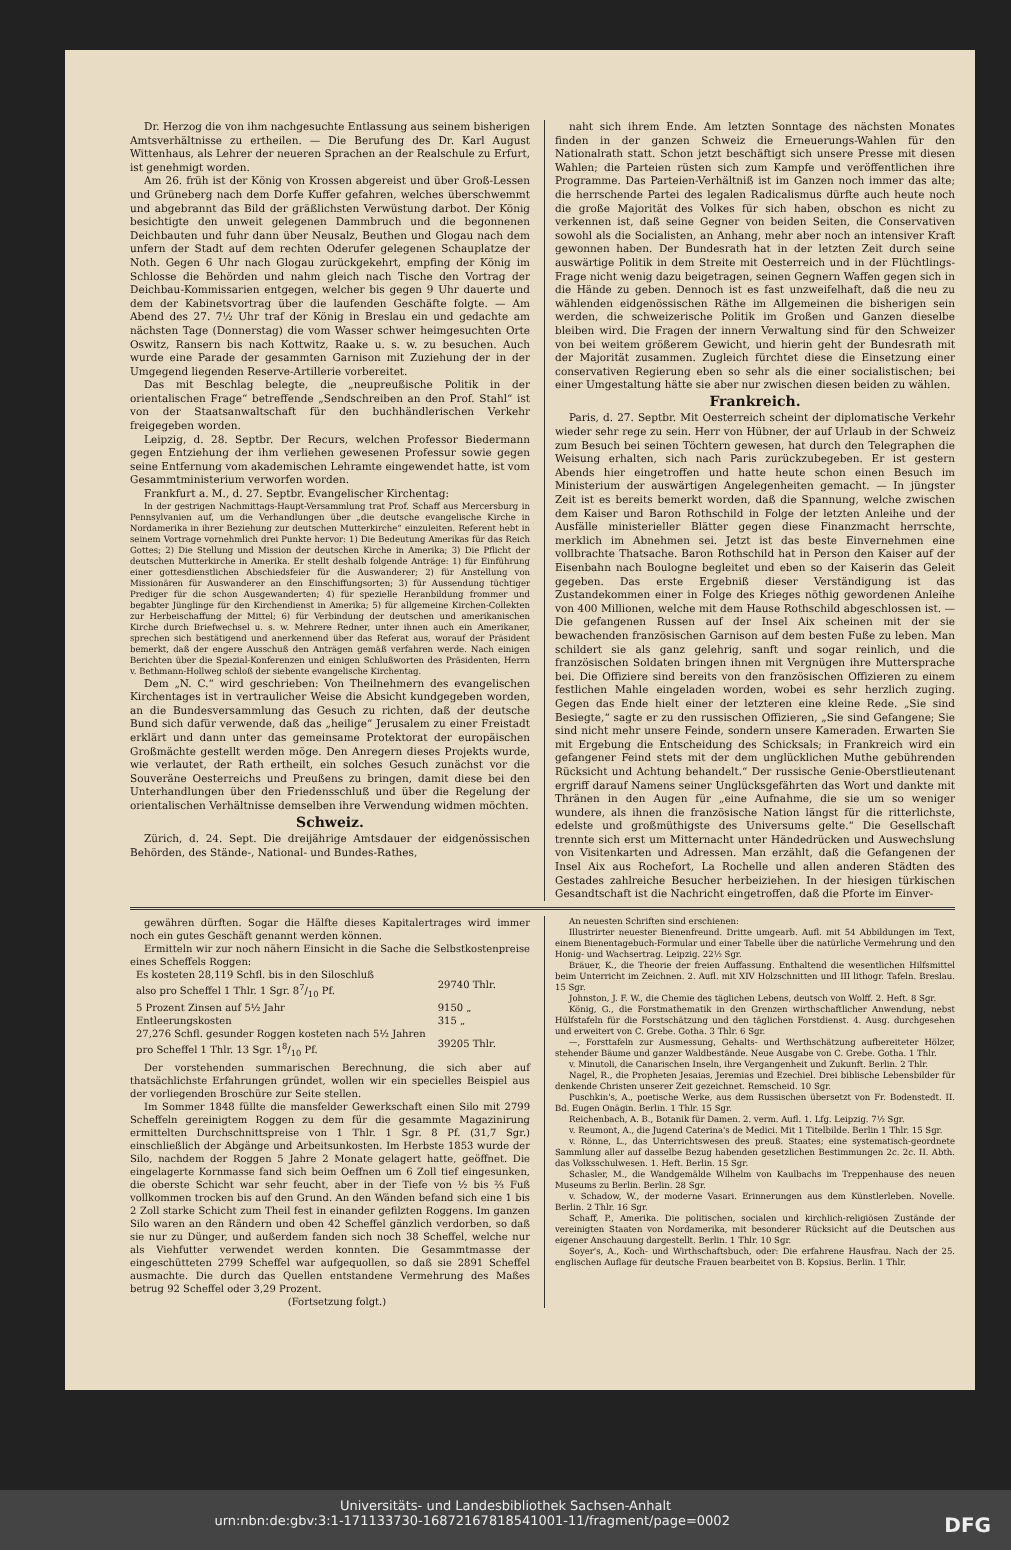Dr. Herzog die von ihm nachgesuchte Entlassung aus seinem bisherigen Amtsverhältnisse zu ertheilen. — Die Berufung des Dr. Karl August Wittenhaus, als Lehrer der neueren Sprachen an der Realschule zu Erfurt, ist genehmigt worden.
Am 26. früh ist der König von Krossen abgereist und über Groß-Lessen und Grüneberg nach dem Dorfe Kuffer gefahren, welches überschwemmt und abgebrannt das Bild der gräßlichsten Verwüstung darbot. Der König besichtigte den unweit gelegenen Dammbruch und die begonnenen Deichbauten und fuhr dann über Neusalz, Beuthen und Glogau nach dem unfern der Stadt auf dem rechten Oderufer gelegenen Schauplatze der Noth. Gegen 6 Uhr nach Glogau zurückgekehrt, empfing der König im Schlosse die Behörden und nahm gleich nach Tische den Vortrag der Deichbau-Kommissarien entgegen, welcher bis gegen 9 Uhr dauerte und dem der Kabinetsvortrag über die laufenden Geschäfte folgte. — Am Abend des 27. 7½ Uhr traf der König in Breslau ein und gedachte am nächsten Tage (Donnerstag) die vom Wasser schwer heimgesuchten Orte Oswitz, Ransern bis nach Kottwitz, Raake u. s. w. zu besuchen. Auch wurde eine Parade der gesammten Garnison mit Zuziehung der in der Umgegend liegenden Reserve-Artillerie vorbereitet.
Das mit Beschlag belegte, die „neupreußische Politik in der orientalischen Frage“ betreffende „Sendschreiben an den Prof. Stahl“ ist von der Staatsanwaltschaft für den buchhändlerischen Verkehr freigegeben worden.
Leipzig, d. 28. Septbr. Der Recurs, welchen Professor Biedermann gegen Entziehung der ihm verliehen gewesenen Professur sowie gegen seine Entfernung vom akademischen Lehramte eingewendet hatte, ist vom Gesammtministerium verworfen worden.
Frankfurt a. M., d. 27. Septbr. Evangelischer Kirchentag:
In der gestrigen Nachmittags-Haupt-Versammlung trat Prof. Schaff aus Mercersburg in Pennsylvanien auf, um die Verhandlungen über „die deutsche evangelische Kirche in Nordamerika in ihrer Beziehung zur deutschen Mutterkirche“ einzuleiten. Referent hebt in seinem Vortrage vornehmlich drei Punkte hervor: 1) Die Bedeutung Amerikas für das Reich Gottes; 2) Die Stellung und Mission der deutschen Kirche in Amerika; 3) Die Pflicht der deutschen Mutterkirche in Amerika. Er stellt deshalb folgende Anträge: 1) für Einführung einer gottesdienstlichen Abschiedsfeier für die Auswanderer; 2) für Anstellung von Missionären für Auswanderer an den Einschiffungsorten; 3) für Aussendung tüchtiger Prediger für die schon Ausgewanderten; 4) für spezielle Heranbildung frommer und begabter Jünglinge für den Kirchendienst in Amerika; 5) für allgemeine Kirchen-Collekten zur Herbeischaffung der Mittel; 6) für Verbindung der deutschen und amerikanischen Kirche durch Briefwechsel u. s. w. Mehrere Redner, unter ihnen auch ein Amerikaner, sprechen sich bestätigend und anerkennend über das Referat aus, worauf der Präsident bemerkt, daß der engere Ausschuß den Anträgen gemäß verfahren werde. Nach einigen Berichten über die Spezial-Konferenzen und einigen Schlußworten des Präsidenten, Herrn v. Bethmann-Hollweg schloß der siebente evangelische Kirchentag.
Dem „N. C.“ wird geschrieben: Von Theilnehmern des evangelischen Kirchentages ist in vertraulicher Weise die Absicht kundgegeben worden, an die Bundesversammlung das Gesuch zu richten, daß der deutsche Bund sich dafür verwende, daß das „heilige“ Jerusalem zu einer Freistadt erklärt und dann unter das gemeinsame Protektorat der europäischen Großmächte gestellt werden möge. Den Anregern dieses Projekts wurde, wie verlautet, der Rath ertheilt, ein solches Gesuch zunächst vor die Souveräne Oesterreichs und Preußens zu bringen, damit diese bei den Unterhandlungen über den Friedensschluß und über die Regelung der orientalischen Verhältnisse demselben ihre Verwendung widmen möchten.
Schweiz.
Zürich, d. 24. Sept. Die dreijährige Amtsdauer der eidgenössischen Behörden, des Stände-, National- und Bundes-Rathes,
naht sich ihrem Ende. Am letzten Sonntage des nächsten Monates finden in der ganzen Schweiz die Erneuerungs-Wahlen für den Nationalrath statt. Schon jetzt beschäftigt sich unsere Presse mit diesen Wahlen; die Parteien rüsten sich zum Kampfe und veröffentlichen ihre Programme. Das Parteien-Verhältniß ist im Ganzen noch immer das alte; die herrschende Partei des legalen Radicalismus dürfte auch heute noch die große Majorität des Volkes für sich haben, obschon es nicht zu verkennen ist, daß seine Gegner von beiden Seiten, die Conservativen sowohl als die Socialisten, an Anhang, mehr aber noch an intensiver Kraft gewonnen haben. Der Bundesrath hat in der letzten Zeit durch seine auswärtige Politik in dem Streite mit Oesterreich und in der Flüchtlings-Frage nicht wenig dazu beigetragen, seinen Gegnern Waffen gegen sich in die Hände zu geben. Dennoch ist es fast unzweifelhaft, daß die neu zu wählenden eidgenössischen Räthe im Allgemeinen die bisherigen sein werden, die schweizerische Politik im Großen und Ganzen dieselbe bleiben wird. Die Fragen der innern Verwaltung sind für den Schweizer von bei weitem größerem Gewicht, und hierin geht der Bundesrath mit der Majorität zusammen. Zugleich fürchtet diese die Einsetzung einer conservativen Regierung eben so sehr als die einer socialistischen; bei einer Umgestaltung hätte sie aber nur zwischen diesen beiden zu wählen.
Frankreich.
Paris, d. 27. Septbr. Mit Oesterreich scheint der diplomatische Verkehr wieder sehr rege zu sein. Herr von Hübner, der auf Urlaub in der Schweiz zum Besuch bei seinen Töchtern gewesen, hat durch den Telegraphen die Weisung erhalten, sich nach Paris zurückzubegeben. Er ist gestern Abends hier eingetroffen und hatte heute schon einen Besuch im Ministerium der auswärtigen Angelegenheiten gemacht. — In jüngster Zeit ist es bereits bemerkt worden, daß die Spannung, welche zwischen dem Kaiser und Baron Rothschild in Folge der letzten Anleihe und der Ausfälle ministerieller Blätter gegen diese Finanzmacht herrschte, merklich im Abnehmen sei. Jetzt ist das beste Einvernehmen eine vollbrachte Thatsache. Baron Rothschild hat in Person den Kaiser auf der Eisenbahn nach Boulogne begleitet und eben so der Kaiserin das Geleit gegeben. Das erste Ergebniß dieser Verständigung ist das Zustandekommen einer in Folge des Krieges nöthig gewordenen Anleihe von 400 Millionen, welche mit dem Hause Rothschild abgeschlossen ist. — Die gefangenen Russen auf der Insel Aix scheinen mit der sie bewachenden französischen Garnison auf dem besten Fuße zu leben. Man schildert sie als ganz gelehrig, sanft und sogar reinlich, und die französischen Soldaten bringen ihnen mit Vergnügen ihre Muttersprache bei. Die Offiziere sind bereits von den französischen Offizieren zu einem festlichen Mahle eingeladen worden, wobei es sehr herzlich zuging. Gegen das Ende hielt einer der letzteren eine kleine Rede. „Sie sind Besiegte,“ sagte er zu den russischen Offizieren, „Sie sind Gefangene; Sie sind nicht mehr unsere Feinde, sondern unsere Kameraden. Erwarten Sie mit Ergebung die Entscheidung des Schicksals; in Frankreich wird ein gefangener Feind stets mit der dem unglücklichen Muthe gebührenden Rücksicht und Achtung behandelt.“ Der russische Genie-Oberstlieutenant ergriff darauf Namens seiner Unglücksgefährten das Wort und dankte mit Thränen in den Augen für „eine Aufnahme, die sie um so weniger wundere, als ihnen die französische Nation längst für die ritterlichste, edelste und großmüthigste des Universums gelte.“ Die Gesellschaft trennte sich erst um Mitternacht unter Händedrücken und Auswechslung von Visitenkarten und Adressen. Man erzählt, daß die Gefangenen der Insel Aix aus Rochefort, La Rochelle und allen anderen Städten des Gestades zahlreiche Besucher herbeiziehen. In der hiesigen türkischen Gesandtschaft ist die Nachricht eingetroffen, daß die Pforte im Einver-
gewähren dürften. Sogar die Hälfte dieses Kapitalertrages wird immer noch ein gutes Geschäft genannt werden können.
Ermitteln wir zur noch nähern Einsicht in die Sache die Selbstkostenpreise eines Scheffels Roggen:
| Es kosteten 28,119 Schfl. bis in den Siloschluß also pro Scheffel 1 Thlr. 1 Sgr. 87/10 Pf. | 29740 Thlr. |
| 5 Prozent Zinsen auf 5½ Jahr | 9150 „ |
| Entleerungskosten | 315 „ |
| 27,276 Schfl. gesunder Roggen kosteten nach 5½ Jahren pro Scheffel 1 Thlr. 13 Sgr. 18/10 Pf. | 39205 Thlr. |
Der vorstehenden summarischen Berechnung, die sich aber auf thatsächlichste Erfahrungen gründet, wollen wir ein specielles Beispiel aus der vorliegenden Broschüre zur Seite stellen.
Im Sommer 1848 füllte die mansfelder Gewerkschaft einen Silo mit 2799 Scheffeln gereinigtem Roggen zu dem für die gesammte Magazinirung ermittelten Durchschnittspreise von 1 Thlr. 1 Sgr. 8 Pf. (31,7 Sgr.) einschließlich der Abgänge und Arbeitsunkosten. Im Herbste 1853 wurde der Silo, nachdem der Roggen 5 Jahre 2 Monate gelagert hatte, geöffnet. Die eingelagerte Kornmasse fand sich beim Oeffnen um 6 Zoll tief eingesunken, die oberste Schicht war sehr feucht, aber in der Tiefe von ½ bis ⅔ Fuß vollkommen trocken bis auf den Grund. An den Wänden befand sich eine 1 bis 2 Zoll starke Schicht zum Theil fest in einander gefilzten Roggens. Im ganzen Silo waren an den Rändern und oben 42 Scheffel gänzlich verdorben, so daß sie nur zu Dünger, und außerdem fanden sich noch 38 Scheffel, welche nur als Viehfutter verwendet werden konnten. Die Gesammtmasse der eingeschütteten 2799 Scheffel war aufgequollen, so daß sie 2891 Scheffel ausmachte. Die durch das Quellen entstandene Vermehrung des Maßes betrug 92 Scheffel oder 3,29 Prozent.
(Fortsetzung folgt.)
An neuesten Schriften sind erschienen:
Illustrirter neuester Bienenfreund. Dritte umgearb. Aufl. mit 54 Abbildungen im Text, einem Bienentagebuch-Formular und einer Tabelle über die natürliche Vermehrung und den Honig- und Wachsertrag. Leipzig. 22½ Sgr.
Bräuer, K., die Theorie der freien Auffassung. Enthaltend die wesentlichen Hilfsmittel beim Unterricht im Zeichnen. 2. Aufl. mit XIV Holzschnitten und III lithogr. Tafeln. Breslau. 15 Sgr.
Johnston, J. F. W., die Chemie des täglichen Lebens, deutsch von Wolff. 2. Heft. 8 Sgr.
König, G., die Forstmathematik in den Grenzen wirthschaftlicher Anwendung, nebst Hülfstafeln für die Forstschätzung und den täglichen Forstdienst. 4. Ausg. durchgesehen und erweitert von C. Grebe. Gotha. 3 Thlr. 6 Sgr.
—, Forsttafeln zur Ausmessung, Gehalts- und Werthschätzung aufbereiteter Hölzer, stehender Bäume und ganzer Waldbestände. Neue Ausgabe von C. Grebe. Gotha. 1 Thlr.
v. Minutoli, die Canarischen Inseln, ihre Vergangenheit und Zukunft. Berlin. 2 Thlr.
Nagel, R., die Propheten Jesaias, Jeremias und Ezechiel. Drei biblische Lebensbilder für denkende Christen unserer Zeit gezeichnet. Remscheid. 10 Sgr.
Puschkin's, A., poetische Werke, aus dem Russischen übersetzt von Fr. Bodenstedt. II. Bd. Eugen Onägin. Berlin. 1 Thlr. 15 Sgr.
Reichenbach, A. B., Botanik für Damen. 2. verm. Aufl. 1. Lfg. Leipzig. 7½ Sgr.
v. Reumont, A., die Jugend Caterina's de Medici. Mit 1 Titelbilde. Berlin 1 Thlr. 15 Sgr.
v. Rönne, L., das Unterrichtswesen des preuß. Staates; eine systematisch-geordnete Sammlung aller auf dasselbe Bezug habenden gesetzlichen Bestimmungen 2c. 2c. II. Abth. das Volksschulwesen. 1. Heft. Berlin. 15 Sgr.
Schasler, M., die Wandgemälde Wilhelm von Kaulbachs im Treppenhause des neuen Museums zu Berlin. Berlin. 28 Sgr.
v. Schadow, W., der moderne Vasari. Erinnerungen aus dem Künstlerleben. Novelle. Berlin. 2 Thlr. 16 Sgr.
Schaff, P., Amerika. Die politischen, socialen und kirchlich-religiösen Zustände der vereinigten Staaten von Nordamerika, mit besonderer Rücksicht auf die Deutschen aus eigener Anschauung dargestellt. Berlin. 1 Thlr. 10 Sgr.
Soyer's, A., Koch- und Wirthschaftsbuch, oder: Die erfahrene Hausfrau. Nach der 25. englischen Auflage für deutsche Frauen bearbeitet von B. Kopsius. Berlin. 1 Thlr.
Universitäts- und Landesbibliothek Sachsen-Anhalt
urn:nbn:de:gbv:3:1-171133730-16872167818541001-11/fragment/page=0002 DFG